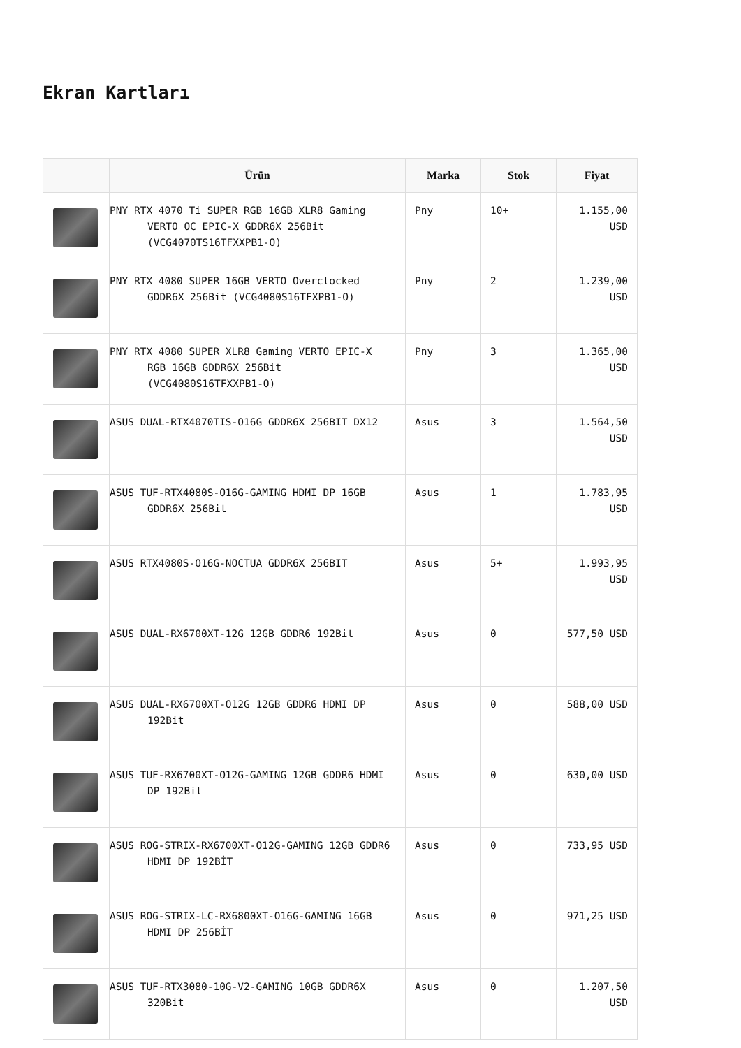Ekran Kartları
| | Ürün | Marka | Stok | Fiyat |
| --- | --- | --- | --- | --- |
| | PNY RTX 4070 Ti SUPER RGB 16GB XLR8 Gaming VERTO OC EPIC-X GDDR6X 256Bit (VCG4070TS16TFXXPB1-O) | Pny | 10+ | 1.155,00 USD |
| | PNY RTX 4080 SUPER 16GB VERTO Overclocked GDDR6X 256Bit (VCG4080S16TFXPB1-O) | Pny | 2 | 1.239,00 USD |
| | PNY RTX 4080 SUPER XLR8 Gaming VERTO EPIC-X RGB 16GB GDDR6X 256Bit (VCG4080S16TFXXPB1-O) | Pny | 3 | 1.365,00 USD |
| | ASUS DUAL-RTX4070TIS-O16G GDDR6X 256BIT DX12 | Asus | 3 | 1.564,50 USD |
| | ASUS TUF-RTX4080S-O16G-GAMING HDMI DP 16GB GDDR6X 256Bit | Asus | 1 | 1.783,95 USD |
| | ASUS RTX4080S-O16G-NOCTUA GDDR6X 256BIT | Asus | 5+ | 1.993,95 USD |
| | ASUS DUAL-RX6700XT-12G 12GB GDDR6 192Bit | Asus | 0 | 577,50 USD |
| | ASUS DUAL-RX6700XT-O12G 12GB GDDR6 HDMI DP 192Bit | Asus | 0 | 588,00 USD |
| | ASUS TUF-RX6700XT-O12G-GAMING 12GB GDDR6 HDMI DP 192Bit | Asus | 0 | 630,00 USD |
| | ASUS ROG-STRIX-RX6700XT-O12G-GAMING 12GB GDDR6 HDMI DP 192BİT | Asus | 0 | 733,95 USD |
| | ASUS ROG-STRIX-LC-RX6800XT-O16G-GAMING 16GB HDMI DP 256BİT | Asus | 0 | 971,25 USD |
| | ASUS TUF-RTX3080-10G-V2-GAMING 10GB GDDR6X 320Bit | Asus | 0 | 1.207,50 USD |